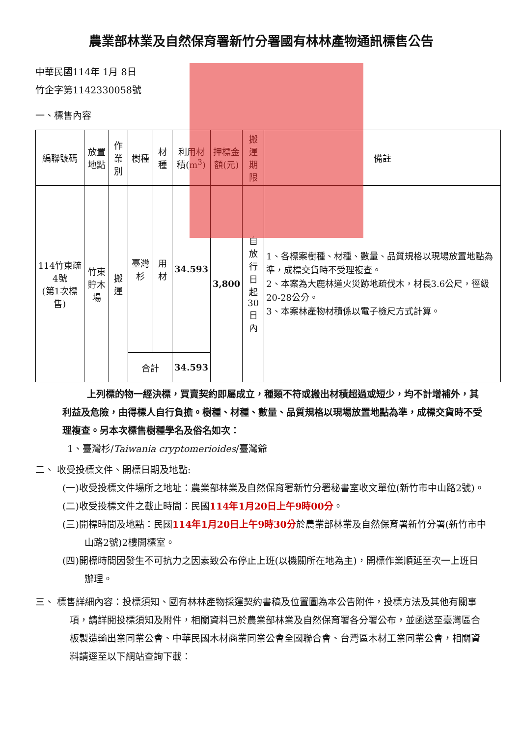農業部林業及自然保育署新竹分署國有林林產物通訊標售公告
中華民國114年 1月 8日
竹企字第1142330058號
一、標售內容
| 編聯號碼 | 放置 地點 | 作業 別 | 樹種 | 材種 | 利用材 積(m<sup>3</sup>) | 押標金 額(元) | 搬運 期限 | 備註 |
| --- | --- | --- | --- | --- | --- | --- | --- | --- |
| 114竹東疏4號 (第1次標售) | 竹東 貯木場 | 搬運 | 臺灣杉 | 用材 | 34.593 | 3,800 | 自放 行日 起30 日內 | 1、各標案樹種、材種、數量、品質規格以現場放置地點為準，成標交貨時不受理複查。 2、本案為大鹿林道火災跡地疏伐木，材長3.6公尺，徑級20-28公分。 3、本案林產物材積係以電子檢尺方式計算。 |
| | | | 合計 | | 34.593 | | | |
上列標的物一經決標，買賣契約即屬成立，種類不符或搬出材積超過或短少，均不計增補外，其利益及危險，由得標人自行負擔。樹種、材種、數量、品質規格以現場放置地點為準，成標交貨時不受理複查。另本次標售樹種學名及俗名如次：
1、臺灣杉/Taiwania cryptomerioides/臺灣爺
二、 收受投標文件、開標日期及地點:
(一)收受投標文件場所之地址：農業部林業及自然保育署新竹分署秘書室收文單位(新竹市中山路2號)。
(二)收受投標文件之截止時間：民國114年1月20日上午9時00分。
(三)開標時間及地點：民國114年1月20日上午9時30分於農業部林業及自然保育署新竹分署(新竹市中山路2號)2樓開標室。
(四)開標時間因發生不可抗力之因素致公布停止上班(以機關所在地為主)，開標作業順延至次一上班日辦理。
三、 標售詳細內容：投標須知、國有林林產物採運契約書稿及位置圖為本公告附件，投標方法及其他有關事項，請詳閱投標須知及附件，相關資料已於農業部林業及自然保育署各分署公布，並函送至臺灣區合板製造輸出業同業公會、中華民國木材商業同業公會全國聯合會、台灣區木材工業同業公會，相關資料請逕至以下網站查詢下載：